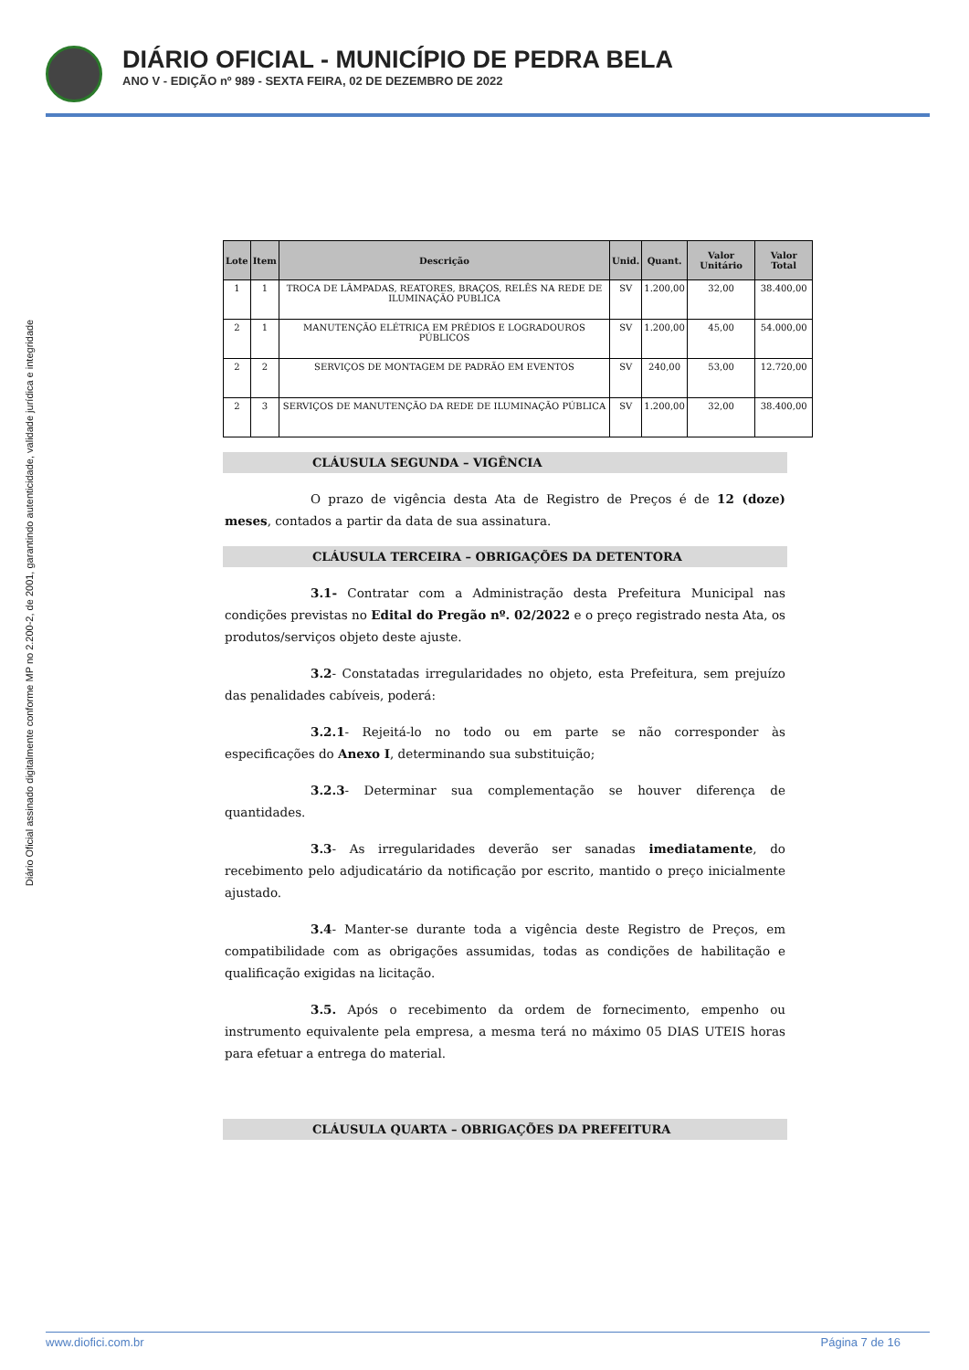DIÁRIO OFICIAL - MUNICÍPIO DE PEDRA BELA
ANO V - EDIÇÃO nº 989 - SEXTA FEIRA, 02 DE DEZEMBRO DE 2022
Diário Oficial assinado digitalmente conforme MP no 2.200-2, de 2001, garantindo autenticidade, validade jurídica e integridade
| Lote | Item | Descrição | Unid. | Quant. | Valor Unitário | Valor Total |
| --- | --- | --- | --- | --- | --- | --- |
| 1 | 1 | TROCA DE LÂMPADAS, REATORES, BRAÇOS, RELÊS NA REDE DE ILUMINAÇÃO PUBLICA | SV | 1.200,00 | 32,00 | 38.400,00 |
| 2 | 1 | MANUTENÇÃO ELÉTRICA EM PRÉDIOS E LOGRADOUROS PÚBLICOS | SV | 1.200,00 | 45,00 | 54.000,00 |
| 2 | 2 | SERVIÇOS DE MONTAGEM DE PADRÃO EM EVENTOS | SV | 240,00 | 53,00 | 12.720,00 |
| 2 | 3 | SERVIÇOS DE MANUTENÇÃO DA REDE DE ILUMINAÇÃO PÚBLICA | SV | 1.200,00 | 32,00 | 38.400,00 |
CLÁUSULA SEGUNDA – VIGÊNCIA
O prazo de vigência desta Ata de Registro de Preços é de 12 (doze) meses, contados a partir da data de sua assinatura.
CLÁUSULA TERCEIRA – OBRIGAÇÕES DA DETENTORA
3.1- Contratar com a Administração desta Prefeitura Municipal nas condições previstas no Edital do Pregão nº. 02/2022 e o preço registrado nesta Ata, os produtos/serviços objeto deste ajuste.
3.2- Constatadas irregularidades no objeto, esta Prefeitura, sem prejuízo das penalidades cabíveis, poderá:
3.2.1- Rejeitá-lo no todo ou em parte se não corresponder às especificações do Anexo I, determinando sua substituição;
3.2.3- Determinar sua complementação se houver diferença de quantidades.
3.3- As irregularidades deverão ser sanadas imediatamente, do recebimento pelo adjudicatário da notificação por escrito, mantido o preço inicialmente ajustado.
3.4- Manter-se durante toda a vigência deste Registro de Preços, em compatibilidade com as obrigações assumidas, todas as condições de habilitação e qualificação exigidas na licitação.
3.5. Após o recebimento da ordem de fornecimento, empenho ou instrumento equivalente pela empresa, a mesma terá no máximo 05 DIAS UTEIS horas para efetuar a entrega do material.
CLÁUSULA QUARTA – OBRIGAÇÕES DA PREFEITURA
www.diofici.com.br Página 7 de 16